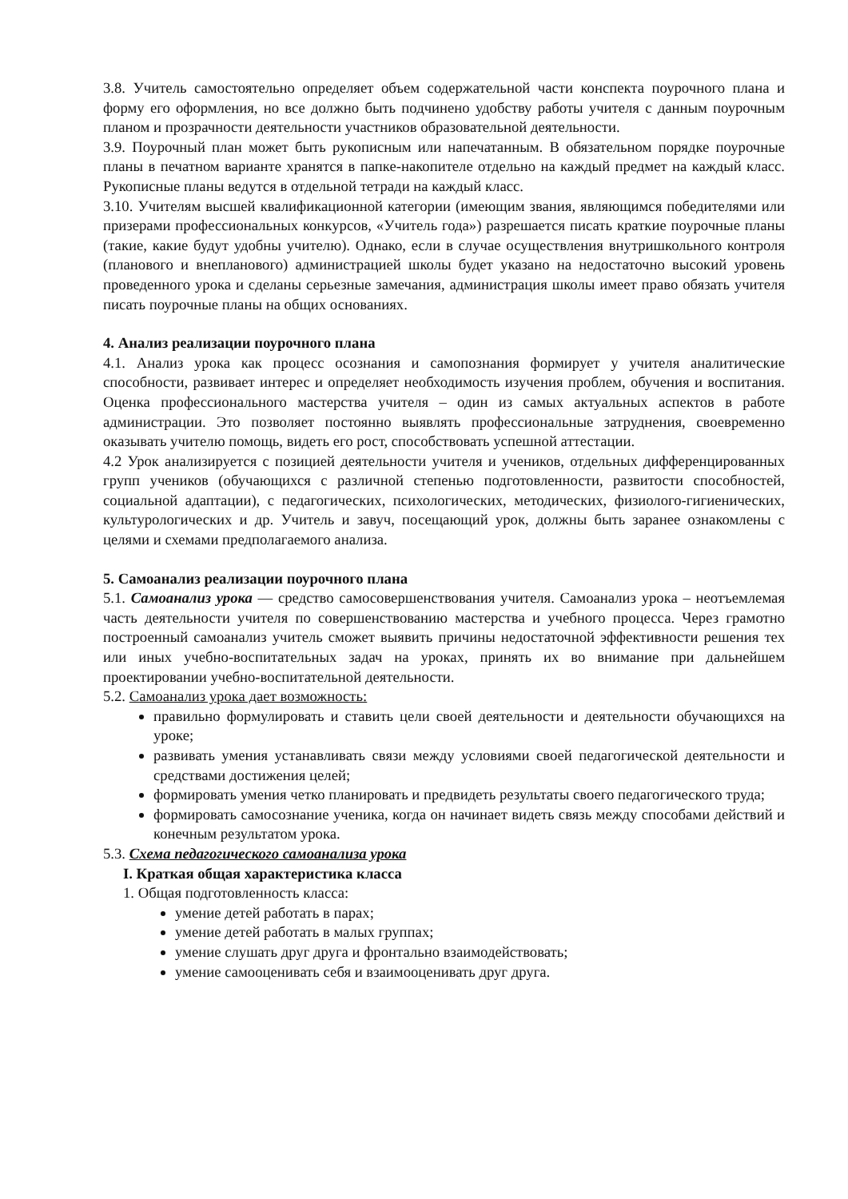3.8. Учитель самостоятельно определяет объем содержательной части конспекта поурочного плана и форму его оформления, но все должно быть подчинено удобству работы учителя с данным поурочным планом и прозрачности деятельности участников образовательной деятельности.
3.9. Поурочный план может быть рукописным или напечатанным. В обязательном порядке поурочные планы в печатном варианте хранятся в папке-накопителе отдельно на каждый предмет на каждый класс. Рукописные планы ведутся в отдельной тетради на каждый класс.
3.10. Учителям высшей квалификационной категории (имеющим звания, являющимся победителями или призерами профессиональных конкурсов, «Учитель года») разрешается писать краткие поурочные планы (такие, какие будут удобны учителю). Однако, если в случае осуществления внутришкольного контроля (планового и внепланового) администрацией школы будет указано на недостаточно высокий уровень проведенного урока и сделаны серьезные замечания, администрация школы имеет право обязать учителя писать поурочные планы на общих основаниях.
4. Анализ реализации поурочного плана
4.1. Анализ урока как процесс осознания и самопознания формирует у учителя аналитические способности, развивает интерес и определяет необходимость изучения проблем, обучения и воспитания. Оценка профессионального мастерства учителя – один из самых актуальных аспектов в работе администрации. Это позволяет постоянно выявлять профессиональные затруднения, своевременно оказывать учителю помощь, видеть его рост, способствовать успешной аттестации.
4.2 Урок анализируется с позицией деятельности учителя и учеников, отдельных дифференцированных групп учеников (обучающихся с различной степенью подготовленности, развитости способностей, социальной адаптации), с педагогических, психологических, методических, физиолого-гигиенических, культурологических и др. Учитель и завуч, посещающий урок, должны быть заранее ознакомлены с целями и схемами предполагаемого анализа.
5. Самоанализ реализации поурочного плана
5.1. Самоанализ урока — средство самосовершенствования учителя. Самоанализ урока – неотъемлемая часть деятельности учителя по совершенствованию мастерства и учебного процесса. Через грамотно построенный самоанализ учитель сможет выявить причины недостаточной эффективности решения тех или иных учебно-воспитательных задач на уроках, принять их во внимание при дальнейшем проектировании учебно-воспитательной деятельности.
5.2. Самоанализ урока дает возможность:
правильно формулировать и ставить цели своей деятельности и деятельности обучающихся на уроке;
развивать умения устанавливать связи между условиями своей педагогической деятельности и средствами достижения целей;
формировать умения четко планировать и предвидеть результаты своего педагогического труда;
формировать самосознание ученика, когда он начинает видеть связь между способами действий и конечным результатом урока.
5.3. Схема педагогического самоанализа урока
I. Краткая общая характеристика класса
1. Общая подготовленность класса:
умение детей работать в парах;
умение детей работать в малых группах;
умение слушать друг друга и фронтально взаимодействовать;
умение самооценивать себя и взаимооценивать друг друга.